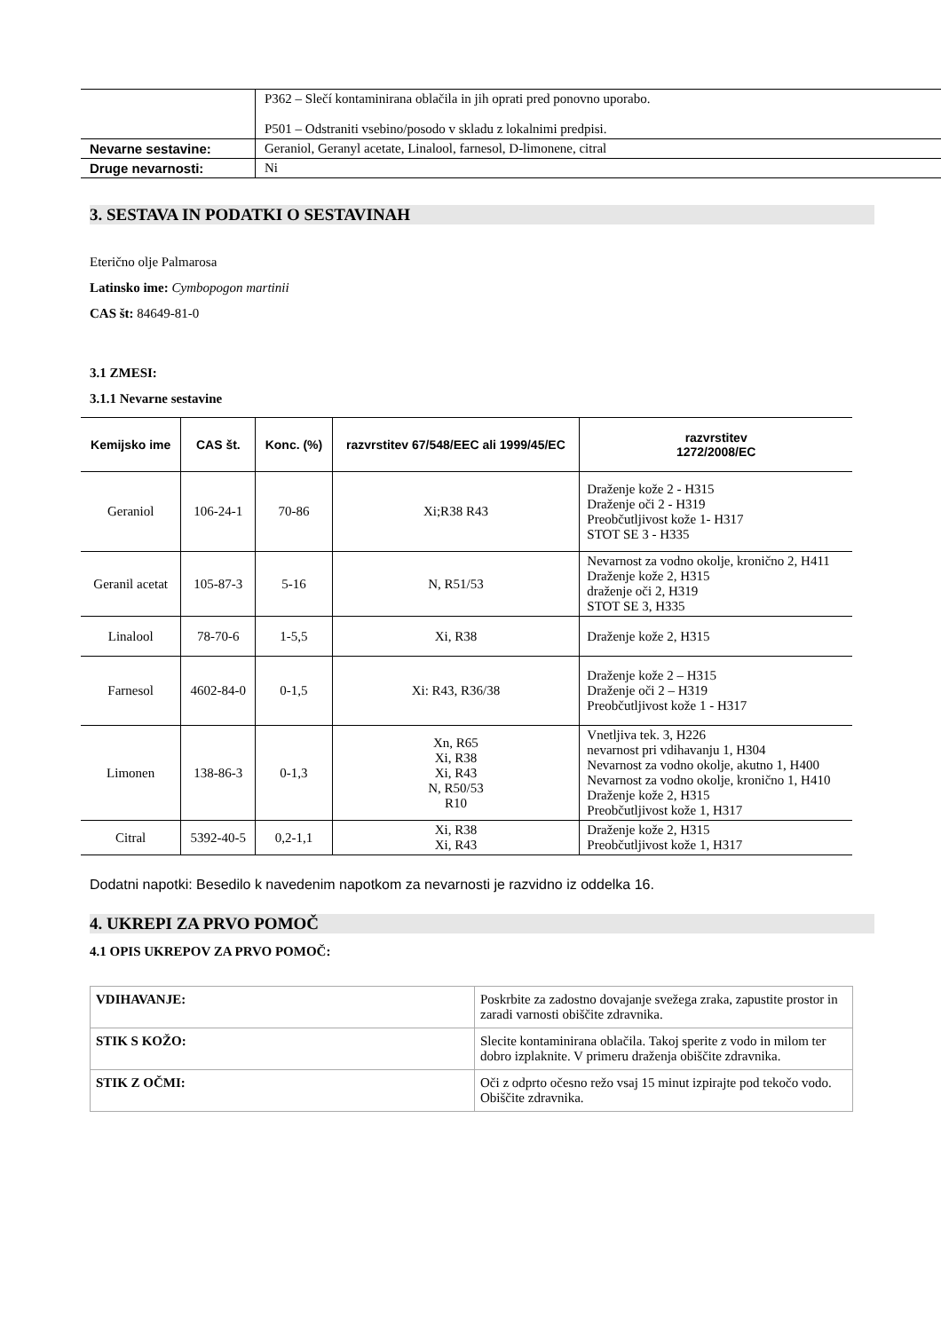| | P362 – Slečí kontaminirana oblačila in jih oprati pred ponovno uporabo. P501 – Odstraniti vsebino/posodo v skladu z lokalnimi predpisi. |
| Nevarne sestavine: | Geraniol, Geranyl acetate, Linalool, farnesol, D-limonene, citral |
| Druge nevarnosti: | Ni |
3. SESTAVA IN PODATKI O SESTAVINAH
Eterično olje Palmarosa
Latinsko ime: Cymbopogon martinii
CAS št: 84649-81-0
3.1 ZMESI:
3.1.1 Nevarne sestavine
| Kemijsko ime | CAS št. | Konc. (%) | razvrstitev 67/548/EEC ali 1999/45/EC | razvrstitev 1272/2008/EC |
| --- | --- | --- | --- | --- |
| Geraniol | 106-24-1 | 70-86 | Xi;R38 R43 | Draženje kože 2 - H315 Draženje oči 2 - H319 Preobčutljivost kože 1- H317 STOT SE 3 - H335 |
| Geranil acetat | 105-87-3 | 5-16 | N, R51/53 | Nevarnost za vodno okolje, kronično 2, H411 Draženje kože 2, H315 draženje oči 2, H319 STOT SE 3, H335 |
| Linalool | 78-70-6 | 1-5,5 | Xi, R38 | Draženje kože 2, H315 |
| Farnesol | 4602-84-0 | 0-1,5 | Xi: R43, R36/38 | Draženje kože 2 – H315 Draženje oči 2 – H319 Preobčutljivost kože 1 - H317 |
| Limonen | 138-86-3 | 0-1,3 | Xn, R65 Xi, R38 Xi, R43 N, R50/53 R10 | Vnetljiva tek. 3, H226 nevarnost pri vdihavanju 1, H304 Nevarnost za vodno okolje, akutno 1, H400 Nevarnost za vodno okolje, kronično 1, H410 Draženje kože 2, H315 Preobčutljivost kože 1, H317 |
| Citral | 5392-40-5 | 0,2-1,1 | Xi, R38 Xi, R43 | Draženje kože 2, H315 Preobčutljivost kože 1, H317 |
Dodatni napotki: Besedilo k navedenim napotkom za nevarnosti je razvidno iz oddelka 16.
4. UKREPI ZA PRVO POMOČ
4.1 OPIS UKREPOV ZA PRVO POMOČ:
| VDIHAVANJE: | Poskrbite za zadostno dovajanje svežega zraka, zapustite prostor in zaradi varnosti obiščite zdravnika. |
| STIK S KOŽO: | Slecite kontaminirana oblačila. Takoj sperite z vodo in milom ter dobro izplaknite. V primeru draženja obiščite zdravnika. |
| STIK Z OČMI: | Oči z odprto očesno režo vsaj 15 minut izpirajte pod tekočo vodo. Obiščite zdravnika. |